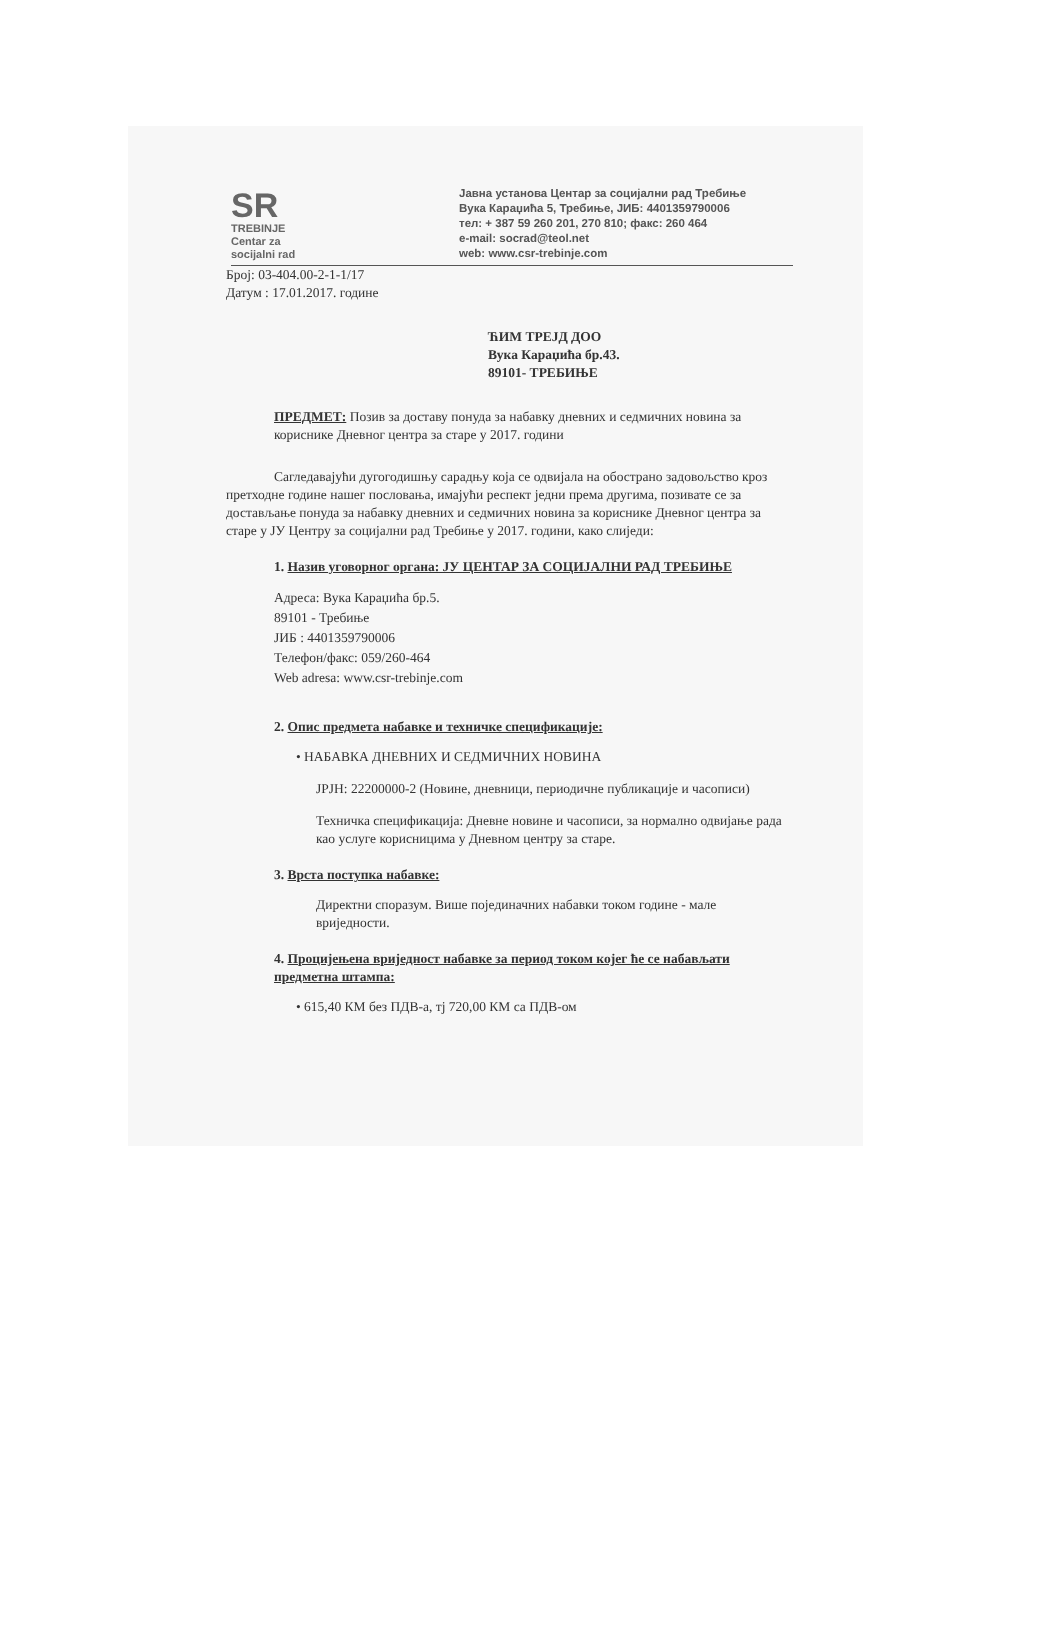SR
TREBINJE
Centar za
socijalni rad
Јавна установа Центар за социјални рад Требиње
Вука Караџића 5, Требиње, ЈИБ: 4401359790006
тел: + 387 59 260 201, 270 810; факс: 260 464
e-mail: socrad@teol.net
web: www.csr-trebinje.com
Број: 03-404.00-2-1-1/17
Датум : 17.01.2017. године
ЋИМ ТРЕЈД ДОО
Вука Караџића бр.43.
89101- ТРЕБИЊЕ
ПРЕДМЕТ: Позив за доставу понуда за набавку дневних и седмичних новина за кориснике Дневног центра за старе у 2017. години
Сагледавајући дугогодишњу сарадњу која се одвијала на обострано задовољство кроз претходне године нашег пословања, имајући респект једни према другима, позивате се за достављање понуда за набавку дневних и седмичних новина за кориснике Дневног центра за старе у ЈУ Центру за социјални рад Требиње у 2017. години, како слиједи:
1. Назив уговорног органа: ЈУ ЦЕНТАР ЗА СОЦИЈАЛНИ РАД ТРЕБИЊЕ
Адреса: Вука Караџића бр.5.
89101 - Требиње
ЈИБ : 4401359790006
Телефон/факс: 059/260-464
Web adresa: www.csr-trebinje.com
2. Опис предмета набавке и техничке спецификације:
• НАБАВКА ДНЕВНИХ И СЕДМИЧНИХ НОВИНА
ЈРЈН: 22200000-2 (Новине, дневници, периодичне публикације и часописи)
Техничка спецификација: Дневне новине и часописи, за нормално одвијање рада као услуге корисницима у Дневном центру за старе.
3. Врста поступка набавке:
Директни споразум. Више појединачних набавки током године - мале вриједности.
4. Процијењена вриједност набавке за период током којег ће се набављати предметна штампа:
• 615,40 КМ без ПДВ-а, тј 720,00 КМ са ПДВ-ом